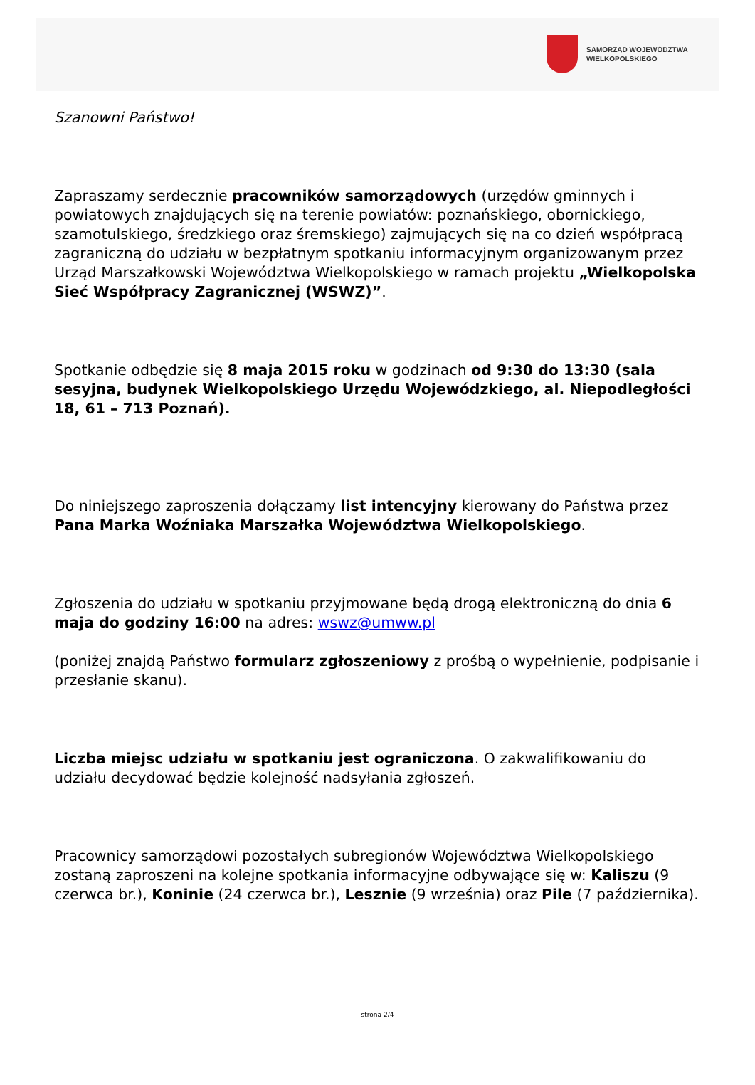SAMORZĄD WOJEWÓDZTWA
WIELKOPOLSKIEGO
Szanowni Państwo!
Zapraszamy serdecznie pracowników samorządowych (urzędów gminnych i powiatowych znajdujących się na terenie powiatów: poznańskiego, obornickiego, szamotulskiego, średzkiego oraz śremskiego) zajmujących się na co dzień współpracą zagraniczną do udziału w bezpłatnym spotkaniu informacyjnym organizowanym przez Urząd Marszałkowski Województwa Wielkopolskiego w ramach projektu „Wielkopolska Sieć Współpracy Zagranicznej (WSWZ)”.
Spotkanie odbędzie się 8 maja 2015 roku w godzinach od 9:30 do 13:30 (sala sesyjna, budynek Wielkopolskiego Urzędu Wojewódzkiego, al. Niepodległości 18, 61 – 713 Poznań).
Do niniejszego zaproszenia dołączamy list intencyjny kierowany do Państwa przez Pana Marka Woźniaka Marszałka Województwa Wielkopolskiego.
Zgłoszenia do udziału w spotkaniu przyjmowane będą drogą elektroniczną do dnia 6 maja do godziny 16:00 na adres: wswz@umww.pl
(poniżej znajdą Państwo formularz zgłoszeniowy z prośbą o wypełnienie, podpisanie i przesłanie skanu).
Liczba miejsc udziału w spotkaniu jest ograniczona. O zakwalifikowaniu do udziału decydować będzie kolejność nadsyłania zgłoszeń.
Pracownicy samorządowi pozostałych subregionów Województwa Wielkopolskiego zostaną zaproszeni na kolejne spotkania informacyjne odbywające się w: Kaliszu (9 czerwca br.), Koninie (24 czerwca br.), Lesznie (9 września) oraz Pile (7 października).
strona 2/4